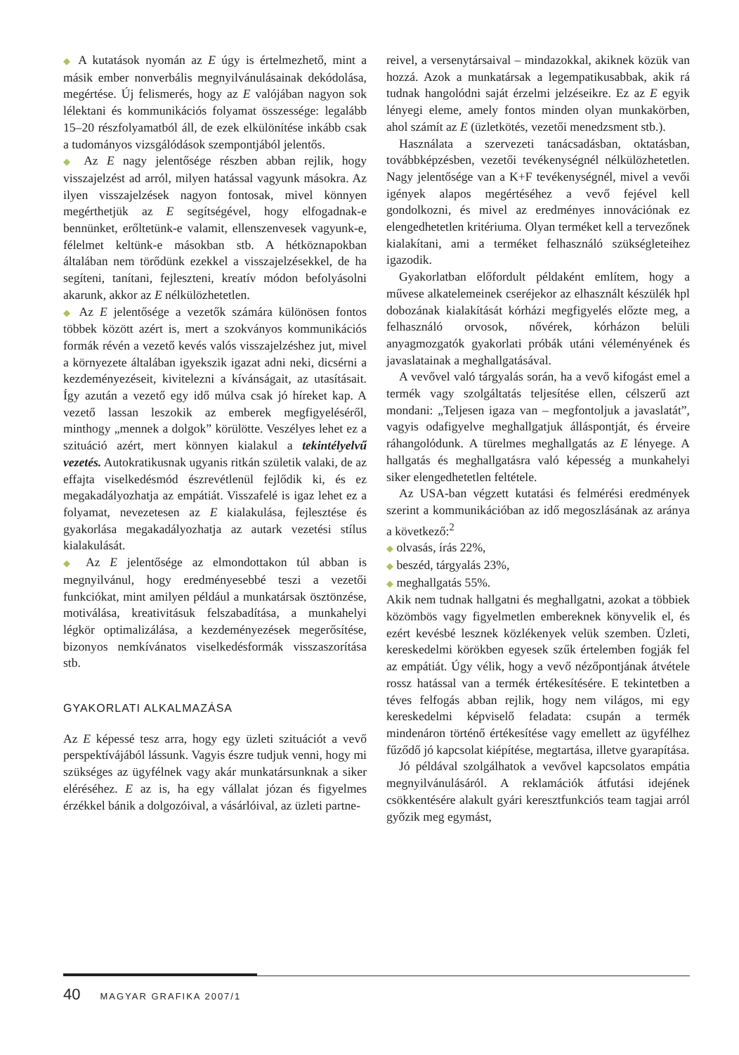◆ A kutatások nyomán az E úgy is értelmezhető, mint a másik ember nonverbális megnyilvánulásainak dekódolása, megértése. Új felismerés, hogy az E valójában nagyon sok lélektani és kommunikációs folyamat összessége: legalább 15–20 részfolyamatból áll, de ezek elkülönítése inkább csak a tudományos vizsgálódások szempontjából jelentős.
◆ Az E nagy jelentősége részben abban rejlik, hogy visszajelzést ad arról, milyen hatással vagyunk másokra. Az ilyen visszajelzések nagyon fontosak, mivel könnyen megérthetjük az E segítségével, hogy elfogadnak-e bennünket, erőltetünk-e valamit, ellenszenvesek vagyunk-e, félelmet keltünk-e másokban stb. A hétköznapokban általában nem törődünk ezekkel a visszajelzésekkel, de ha segíteni, tanítani, fejleszteni, kreatív módon befolyásolni akarunk, akkor az E nélkülözhetetlen.
◆ Az E jelentősége a vezetők számára különösen fontos többek között azért is, mert a szokványos kommunikációs formák révén a vezető kevés valós visszajelzéshez jut, mivel a környezete általában igyekszik igazat adni neki, dicsérni a kezdeményezéseit, kivitelezni a kívánságait, az utasításait. Így azután a vezető egy idő múlva csak jó híreket kap. A vezető lassan leszokik az emberek megfigyeléséről, minthogy „mennek a dolgok” körülötte. Veszélyes lehet ez a szituáció azért, mert könnyen kialakul a tekintélyelvű vezetés. Autokratikusnak ugyanis ritkán születik valaki, de az effajta viselkedésmód észrevétlenül fejlődik ki, és ez megakadályozhatja az empátiát. Visszafelé is igaz lehet ez a folyamat, nevezetesen az E kialakulása, fejlesztése és gyakorlása megakadályozhatja az autark vezetési stílus kialakulását.
◆ Az E jelentősége az elmondottakon túl abban is megnyilvánul, hogy eredményesebbé teszi a vezetői funkciókat, mint amilyen például a munkatársak ösztönzése, motiválása, kreativitásuk felszabadítása, a munkahelyi légkör optimalizálása, a kezdeményezések megerősítése, bizonyos nemkívánatos viselkedésformák visszaszorítása stb.
GYAKORLATI ALKALMAZÁSA
Az E képessé tesz arra, hogy egy üzleti szituációt a vevő perspektívájából lássunk. Vagyis észre tudjuk venni, hogy mi szükséges az ügyfélnek vagy akár munkatársunknak a siker eléréséhez. E az is, ha egy vállalat józan és figyelmes érzékkel bánik a dolgozóival, a vásárlóival, az üzleti partne-
reivel, a versenytársaival – mindazokkal, akiknek közük van hozzá. Azok a munkatársak a legempatikusabbak, akik rá tudnak hangolódni saját érzelmi jelzéseikre. Ez az E egyik lényegi eleme, amely fontos minden olyan munkakörben, ahol számít az E (üzletkötés, vezetői menedzsment stb.).
Használata a szervezeti tanácsadásban, oktatásban, továbbképzésben, vezetői tevékenységnél nélkülözhetetlen. Nagy jelentősége van a K+F tevékenységnél, mivel a vevői igények alapos megértéséhez a vevő fejével kell gondolkozni, és mivel az eredményes innovációnak ez elengedhetetlen kritériuma. Olyan terméket kell a tervezőnek kialakítani, ami a terméket felhasználó szükségleteihez igazodik.
Gyakorlatban előfordult példaként említem, hogy a művese alkatelemeinek cseréjekor az elhasznált készülék hpl dobozának kialakítását kórházi megfigyelés előzte meg, a felhasználó orvosok, nővérek, kórházon belüli anyagmozgatók gyakorlati próbák utáni véleményének és javaslatainak a meghallgatásával.
A vevővel való tárgyalás során, ha a vevő kifogást emel a termék vagy szolgáltatás teljesítése ellen, célszerű azt mondani: „Teljesen igaza van – megfontoljuk a javaslatát”, vagyis odafigyelve meghallgatjuk álláspontját, és érveire ráhangolódunk. A türelmes meghallgatás az E lényege. A hallgatás és meghallgatásra való képesség a munkahelyi siker elengedhetetlen feltétele.
Az USA-ban végzett kutatási és felmérési eredmények szerint a kommunikációban az idő megoszlásának az aránya a következő:<sup>2</sup>
◆ olvasás, írás 22%,
◆ beszéd, tárgyalás 23%,
◆ meghallgatás 55%.
Akik nem tudnak hallgatni és meghallgatni, azokat a többiek közömbös vagy figyelmetlen embereknek könyvelik el, és ezért kevésbé lesznek közlékenyek velük szemben. Üzleti, kereskedelmi körökben egyesek szűk értelemben fogják fel az empátiát. Úgy vélik, hogy a vevő nézőpontjának átvétele rossz hatással van a termék értékesítésére. E tekintetben a téves felfogás abban rejlik, hogy nem világos, mi egy kereskedelmi képviselő feladata: csupán a termék mindenáron történő értékesítése vagy emellett az ügyfélhez fűződő jó kapcsolat kiépítése, megtartása, illetve gyarapítása.
Jó példával szolgálhatok a vevővel kapcsolatos empátia megnyilvánulásáról. A reklamációk átfutási idejének csökkentésére alakult gyári keresztfunkciós team tagjai arról győzik meg egymást,
40 MAGYAR GRAFIKA 2007/1